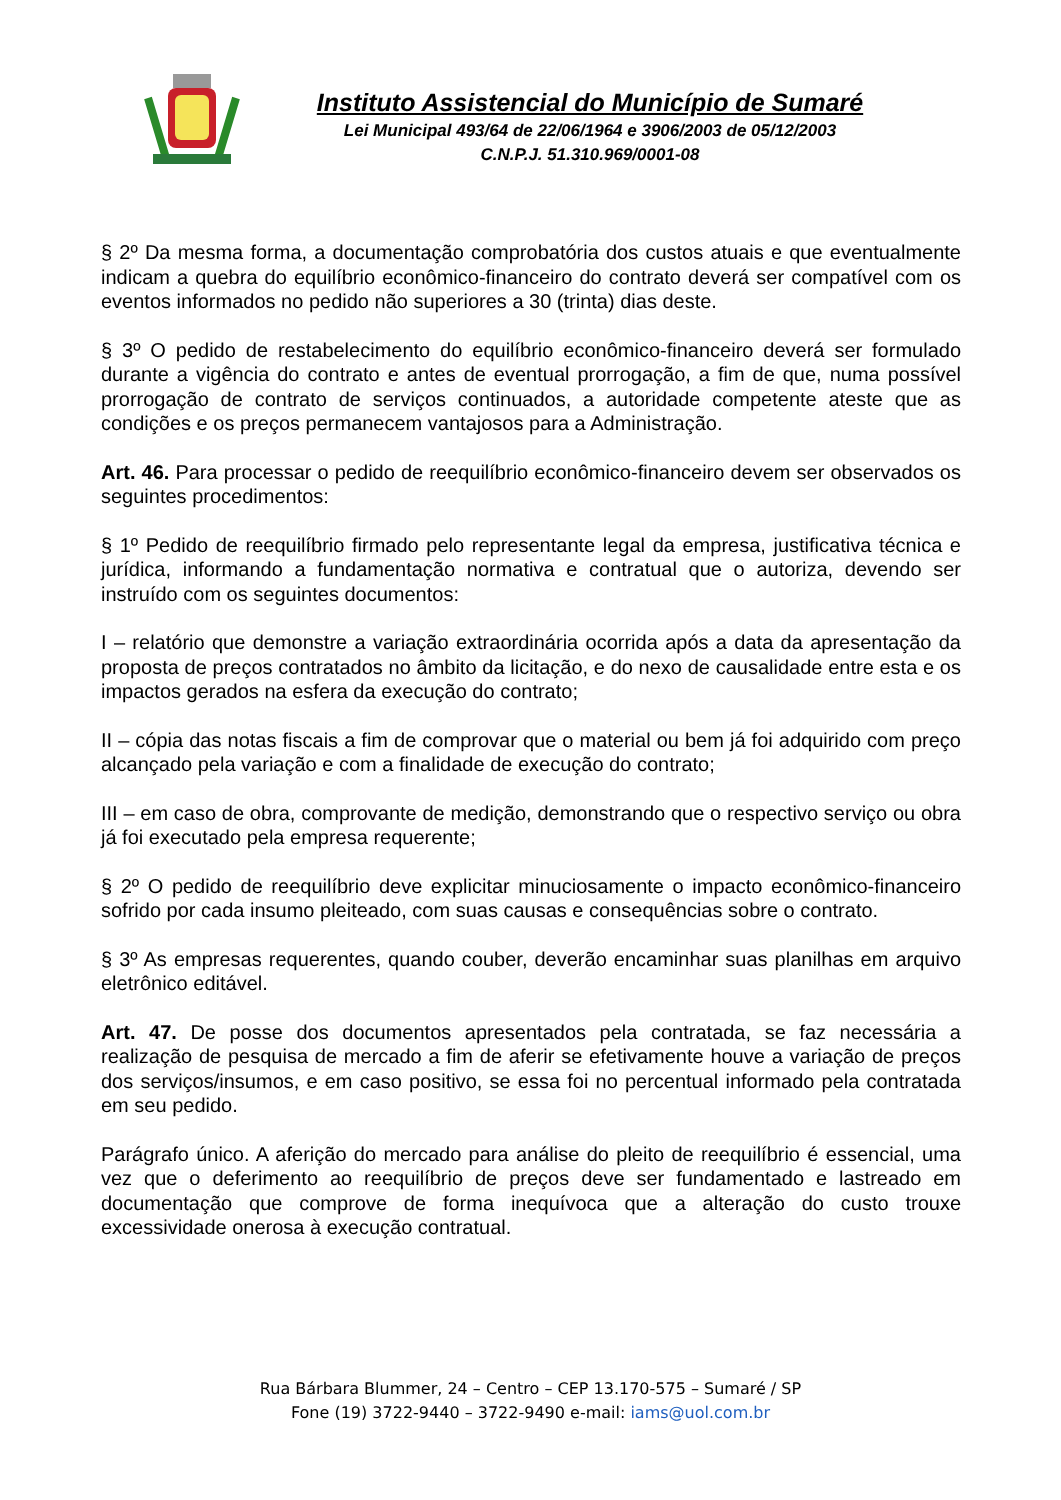Instituto Assistencial do Município de Sumaré
Lei Municipal 493/64 de 22/06/1964 e 3906/2003 de 05/12/2003
C.N.P.J. 51.310.969/0001-08
§ 2º Da mesma forma, a documentação comprobatória dos custos atuais e que eventualmente indicam a quebra do equilíbrio econômico-financeiro do contrato deverá ser compatível com os eventos informados no pedido não superiores a 30 (trinta) dias deste.
§ 3º O pedido de restabelecimento do equilíbrio econômico-financeiro deverá ser formulado durante a vigência do contrato e antes de eventual prorrogação, a fim de que, numa possível prorrogação de contrato de serviços continuados, a autoridade competente ateste que as condições e os preços permanecem vantajosos para a Administração.
Art. 46. Para processar o pedido de reequilíbrio econômico-financeiro devem ser observados os seguintes procedimentos:
§ 1º Pedido de reequilíbrio firmado pelo representante legal da empresa, justificativa técnica e jurídica, informando a fundamentação normativa e contratual que o autoriza, devendo ser instruído com os seguintes documentos:
I – relatório que demonstre a variação extraordinária ocorrida após a data da apresentação da proposta de preços contratados no âmbito da licitação, e do nexo de causalidade entre esta e os impactos gerados na esfera da execução do contrato;
II – cópia das notas fiscais a fim de comprovar que o material ou bem já foi adquirido com preço alcançado pela variação e com a finalidade de execução do contrato;
III – em caso de obra, comprovante de medição, demonstrando que o respectivo serviço ou obra já foi executado pela empresa requerente;
§ 2º O pedido de reequilíbrio deve explicitar minuciosamente o impacto econômico-financeiro sofrido por cada insumo pleiteado, com suas causas e consequências sobre o contrato.
§ 3º As empresas requerentes, quando couber, deverão encaminhar suas planilhas em arquivo eletrônico editável.
Art. 47. De posse dos documentos apresentados pela contratada, se faz necessária a realização de pesquisa de mercado a fim de aferir se efetivamente houve a variação de preços dos serviços/insumos, e em caso positivo, se essa foi no percentual informado pela contratada em seu pedido.
Parágrafo único. A aferição do mercado para análise do pleito de reequilíbrio é essencial, uma vez que o deferimento ao reequilíbrio de preços deve ser fundamentado e lastreado em documentação que comprove de forma inequívoca que a alteração do custo trouxe excessividade onerosa à execução contratual.
Rua Bárbara Blummer, 24 – Centro – CEP 13.170-575 – Sumaré / SP
Fone (19) 3722-9440 – 3722-9490 e-mail: iams@uol.com.br